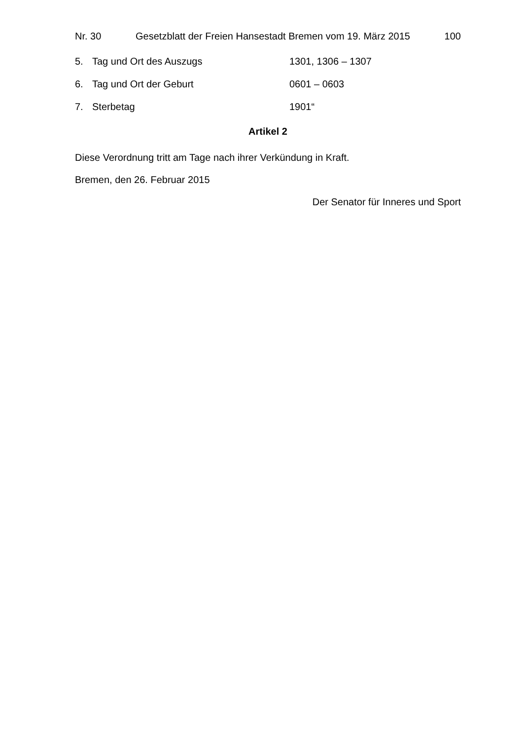Nr. 30 Gesetzblatt der Freien Hansestadt Bremen vom 19. März 2015 100
5. Tag und Ort des Auszugs 1301, 1306 – 1307
6. Tag und Ort der Geburt 0601 – 0603
7. Sterbetag 1901“
Artikel 2
Diese Verordnung tritt am Tage nach ihrer Verkündung in Kraft.
Bremen, den 26. Februar 2015
Der Senator für Inneres und Sport